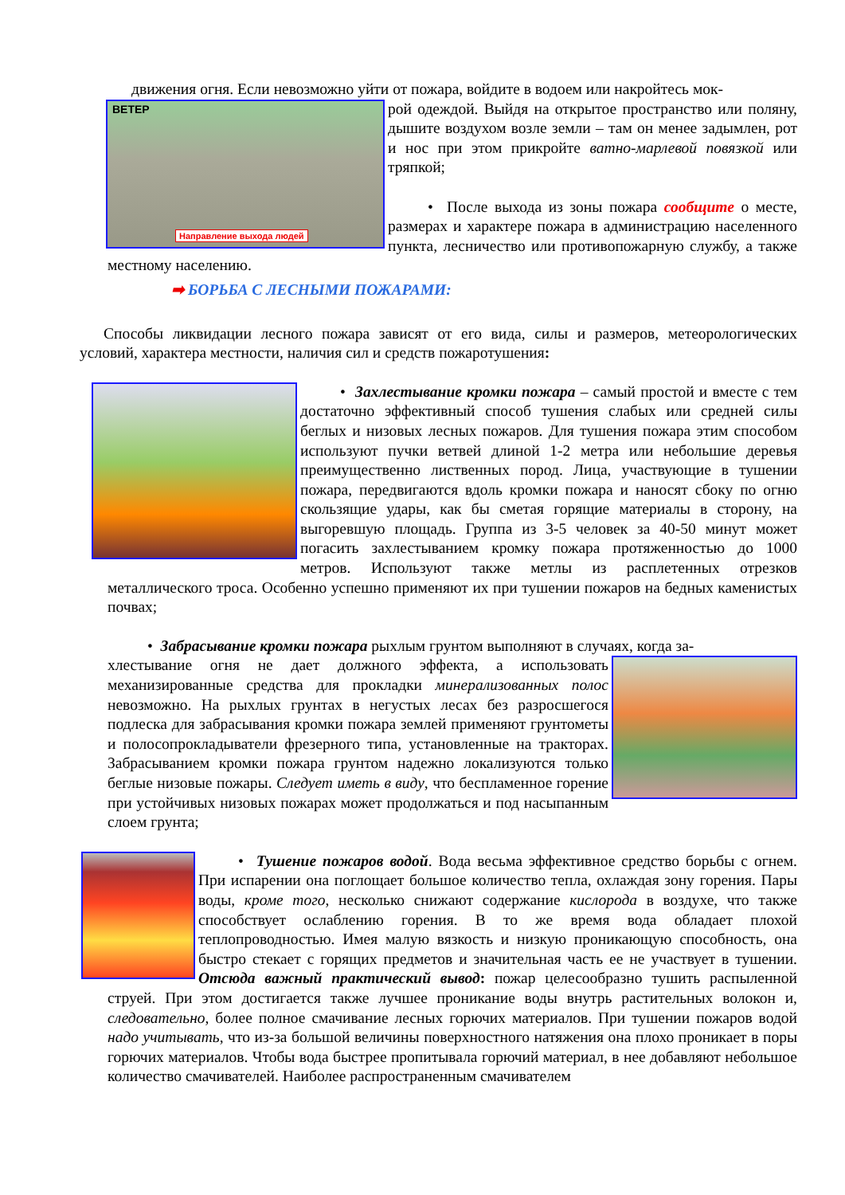движения огня. Если невозможно уйти от пожара, войдите в водоем или накройтесь мок-
ВЕТЕР
Направление выхода людей
рой одеждой. Выйдя на открытое пространство или поляну, дышите воздухом возле земли – там он менее задымлен, рот и нос при этом прикройте ватно-марлевой повязкой или тряпкой;
• После выхода из зоны пожара сообщите о месте, размерах и характере пожара в администрацию населенного пункта, лесничество или противопожарную службу, а также местному населению.
➡ БОРЬБА С ЛЕСНЫМИ ПОЖАРАМИ:
Способы ликвидации лесного пожара зависят от его вида, силы и размеров, метеорологических условий, характера местности, наличия сил и средств пожаротушения:
• Захлестывание кромки пожара – самый простой и вместе с тем достаточно эффективный способ тушения слабых или средней силы беглых и низовых лесных пожаров. Для тушения пожара этим способом используют пучки ветвей длиной 1-2 метра или небольшие деревья преимущественно лиственных пород. Лица, участвующие в тушении пожара, передвигаются вдоль кромки пожара и наносят сбоку по огню скользящие удары, как бы сметая горящие материалы в сторону, на выгоревшую площадь. Группа из 3-5 человек за 40-50 минут может погасить захлестыванием кромку пожара протяженностью до 1000 метров. Используют также метлы из расплетенных отрезков металлического троса. Особенно успешно применяют их при тушении пожаров на бедных каменистых почвах;
• Забрасывание кромки пожара рыхлым грунтом выполняют в случаях, когда за-
хлестывание огня не дает должного эффекта, а использовать механизированные средства для прокладки минерализованных полос невозможно. На рыхлых грунтах в негустых лесах без разросшегося подлеска для забрасывания кромки пожара землей применяют грунтометы и полосопрокладыватели фрезерного типа, установленные на тракторах. Забрасыванием кромки пожара грунтом надежно локализуются только беглые низовые пожары. Следует иметь в виду, что беспламенное горение при устойчивых низовых пожарах может продолжаться и под насыпанным слоем грунта;
• Тушение пожаров водой. Вода весьма эффективное средство борьбы с огнем. При испарении она поглощает большое количество тепла, охлаждая зону горения. Пары воды, кроме того, несколько снижают содержание кислорода в воздухе, что также способствует ослаблению горения. В то же время вода обладает плохой теплопроводностью. Имея малую вязкость и низкую проникающую способность, она быстро стекает с горящих предметов и значительная часть ее не участвует в тушении. Отсюда важный практический вывод: пожар целесообразно тушить распыленной струей. При этом достигается также лучшее проникание воды внутрь растительных волокон и, следовательно, более полное смачивание лесных горючих материалов. При тушении пожаров водой надо учитывать, что из-за большой величины поверхностного натяжения она плохо проникает в поры горючих материалов. Чтобы вода быстрее пропитывала горючий материал, в нее добавляют небольшое количество смачивателей. Наиболее распространенным смачивателем